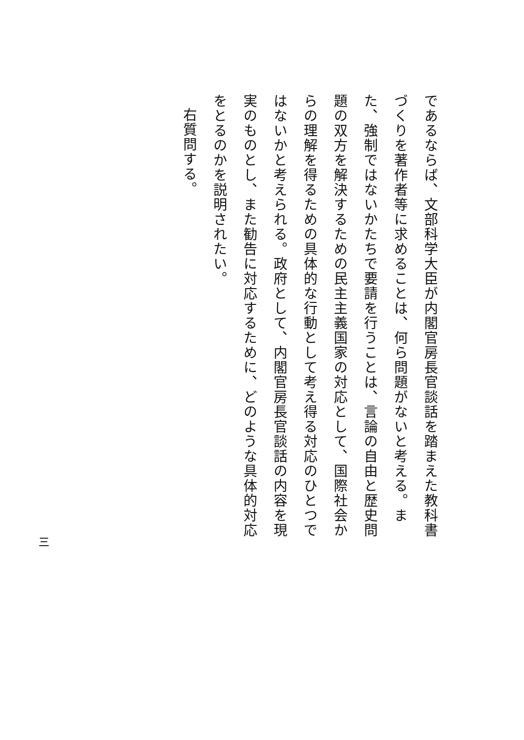であるならば、文部科学大臣が内閣官房長官談話を踏まえた教科書づくりを著作者等に求めることは、何ら問題がないと考える。また、強制ではないかたちで要請を行うことは、言論の自由と歴史問題の双方を解決するための民主主義国家の対応として、国際社会からの理解を得るための具体的な行動として考え得る対応のひとつではないかと考えられる。政府として、内閣官房長官談話の内容を現実のものとし、また勧告に対応するために、どのような具体的対応をとるのかを説明されたい。
右質問する。
三